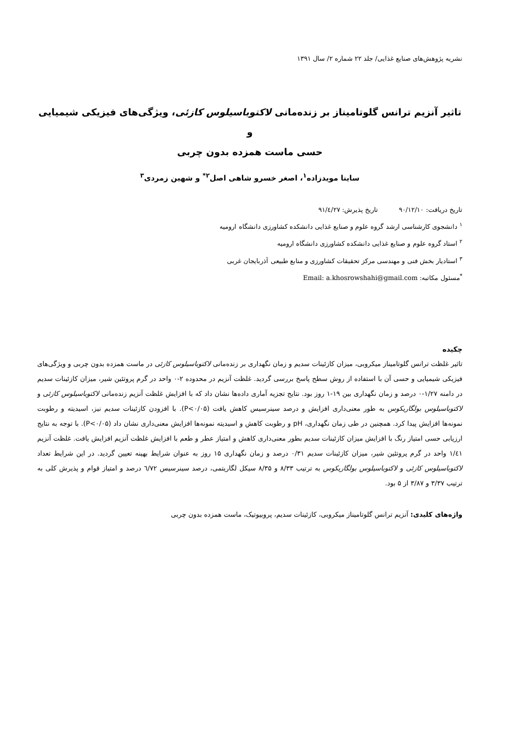نشریه پژوهش‌های صنایع غذایی/ جلد ۲۲ شماره ۲/ سال ۱۳۹۱
تاثیر آنزیم ترانس گلوتامیناز بر زنده‌مانی لاکتوباسیلوس کازئی، ویژگی‌های فیزیکی شیمیایی و
حسی ماست همزده بدون چربی
ساینا مویدزاده<sup>۱</sup>، اصغر خسرو شاهی اصل<sup>۲*</sup> و شهین زمردی<sup>۳</sup>
تاریخ دریافت: ۹۰/۱۲/۱۰ تاریخ پذیرش: ۹۱/٤/۲۷
<sup>۱</sup> دانشجوی کارشناسی ارشد گروه علوم و صنایع غذایی دانشکده کشاورزی دانشگاه ارومیه
<sup>۲</sup> استاد گروه علوم و صنایع غذایی دانشکده کشاورزی دانشگاه ارومیه
<sup>۳</sup> استادیار بخش فنی و مهندسی مرکز تحقیقات کشاورزی و منابع طبیعی آذربایجان غربی
<sup>*</sup> مسئول مکاتبه: Email: a.khosrowshahi@gmail.com
چکیده
تاثیر غلظت ترانس گلوتامیناز میکروبی، میزان کازئینات سدیم و زمان نگهداری بر زنده‌مانی لاکتوباسیلوس کازئی در ماست همزده بدون چربی و ویژگی‌های فیزیکی شیمیایی و حسی آن با استفاده از روش سطح پاسخ بررسی گردید. غلظت آنزیم در محدوده ۲-۰ واحد در گرم پروتئین شیر، میزان کازئینات سدیم در دامنه ۱/۲۷-۰ درصد و زمان نگهداری بین ۱۹-۱ روز بود. نتایج تجزیه آماری داده‌ها نشان داد که با افزایش غلظت آنزیم زنده‌مانی لاکتوباسیلوس کازئی و لاکتوباسیلوس بولگاریکوس به طور معنی‌داری افزایش و درصد سینرسیس کاهش یافت (P<۰/۰۵). با افزودن کازئینات سدیم نیز، اسیدیته و رطوبت نمونه‌ها افزایش پیدا کرد. همچنین در طی زمان نگهداری، pH و رطوبت کاهش و اسیدیته نمونه‌ها افزایش معنی‌داری نشان داد (P<۰/۰۵). با توجه به نتایج ارزیابی حسی امتیاز رنگ با افزایش میزان کازئینات سدیم بطور معنی‌داری کاهش و امتیاز عطر و طعم با افزایش غلظت آنزیم افزایش یافت. غلظت آنزیم ۱/٤۱ واحد در گرم پروتئین شیر، میزان کازئینات سدیم ۰/۳۱ درصد و زمان نگهداری ۱۵ روز به عنوان شرایط بهینه تعیین گردید. در این شرایط تعداد لاکتوباسیلوس کازئی و لاکتوباسیلوس بولگاریکوس به ترتیب ۸/۳۳ و ۸/۳۵ سیکل لگاریتمی، درصد سینرسیس ٦/۷۲ درصد و امتیاز قوام و پذیرش کلی به ترتیب ۳/۳۷ و ۳/۸۷ از ۵ بود.
واژه‌های کلیدی: آنزیم ترانس گلوتامیناز میکروبی، کازئینات سدیم، پروبیوتیک، ماست همزده بدون چربی